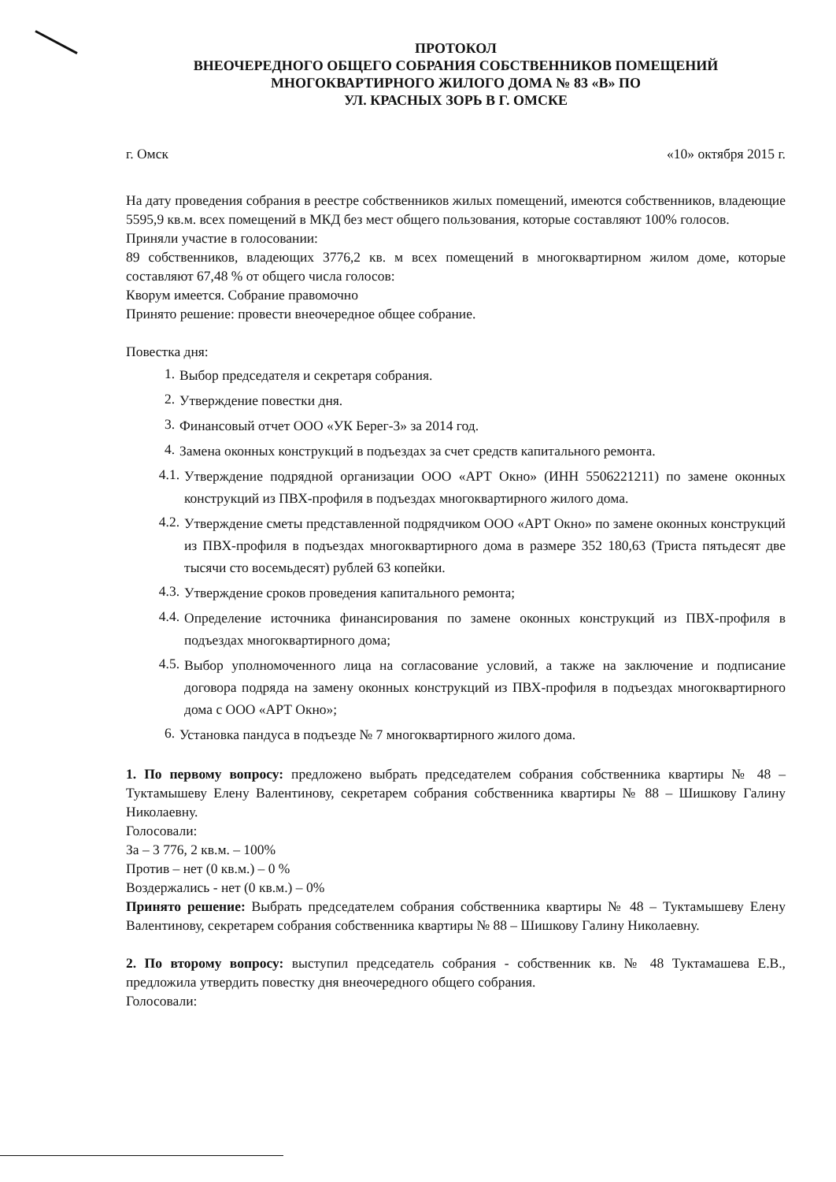ПРОТОКОЛ
ВНЕОЧЕРЕДНОГО ОБЩЕГО СОБРАНИЯ СОБСТВЕННИКОВ ПОМЕЩЕНИЙ
МНОГОКВАРТИРНОГО ЖИЛОГО ДОМА № 83 «В» ПО
УЛ. КРАСНЫХ ЗОРЬ В Г. ОМСКЕ
г. Омск «10» октября 2015 г.
На дату проведения собрания в реестре собственников жилых помещений, имеются собственников, владеющие 5595,9 кв.м. всех помещений в МКД без мест общего пользования, которые составляют 100% голосов.
Приняли участие в голосовании:
89 собственников, владеющих 3776,2 кв. м всех помещений в многоквартирном жилом доме, которые составляют 67,48 % от общего числа голосов:
Кворум имеется. Собрание правомочно
Принято решение: провести внеочередное общее собрание.
Повестка дня:
1. Выбор председателя и секретаря собрания.
2. Утверждение повестки дня.
3. Финансовый отчет ООО «УК Берег-3» за 2014 год.
4. Замена оконных конструкций в подъездах за счет средств капитального ремонта.
4.1. Утверждение подрядной организации ООО «АРТ Окно» (ИНН 5506221211) по замене оконных конструкций из ПВХ-профиля в подъездах многоквартирного жилого дома.
4.2. Утверждение сметы представленной подрядчиком ООО «АРТ Окно» по замене оконных конструкций из ПВХ-профиля в подъездах многоквартирного дома в размере 352 180,63 (Триста пятьдесят две тысячи сто восемьдесят) рублей 63 копейки.
4.3. Утверждение сроков проведения капитального ремонта;
4.4. Определение источника финансирования по замене оконных конструкций из ПВХ-профиля в подъездах многоквартирного дома;
4.5. Выбор уполномоченного лица на согласование условий, а также на заключение и подписание договора подряда на замену оконных конструкций из ПВХ-профиля в подъездах многоквартирного дома с ООО «АРТ Окно»;
6. Установка пандуса в подъезде № 7 многоквартирного жилого дома.
1. По первому вопросу: предложено выбрать председателем собрания собственника квартиры № 48 – Туктамышеву Елену Валентинову, секретарем собрания собственника квартиры № 88 – Шишкову Галину Николаевну.
Голосовали:
За – 3 776, 2 кв.м. – 100%
Против – нет (0 кв.м.) – 0 %
Воздержались - нет (0 кв.м.) – 0%
Принято решение: Выбрать председателем собрания собственника квартиры № 48 – Туктамышеву Елену Валентинову, секретарем собрания собственника квартиры № 88 – Шишкову Галину Николаевну.
2. По второму вопросу: выступил председатель собрания - собственник кв. № 48 Туктамашева Е.В., предложила утвердить повестку дня внеочередного общего собрания.
Голосовали: